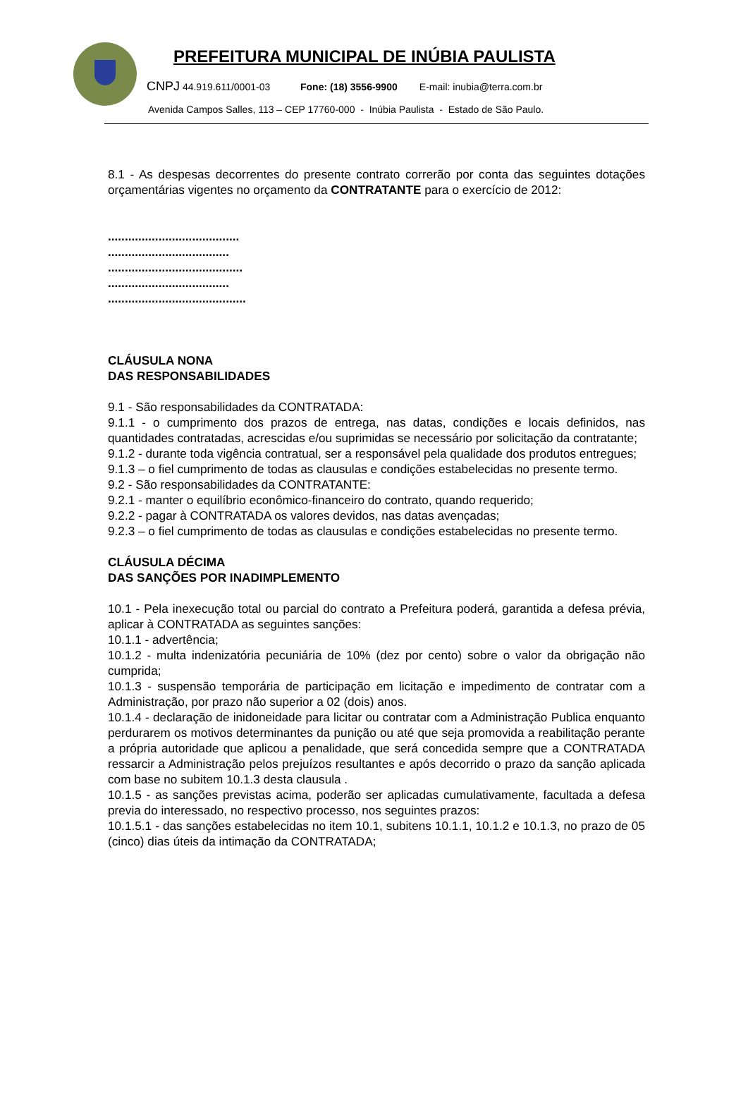PREFEITURA MUNICIPAL DE INÚBIA PAULISTA
CNPJ 44.919.611/0001-03 Fone: (18) 3556-9900 E-mail: inubia@terra.com.br
Avenida Campos Salles, 113 – CEP 17760-000 - Inúbia Paulista - Estado de São Paulo.
8.1 - As despesas decorrentes do presente contrato correrão por conta das seguintes dotações orçamentárias vigentes no orçamento da CONTRATANTE para o exercício de 2012:
.......................................
....................................
........................................
....................................
.........................................
CLÁUSULA NONA
DAS RESPONSABILIDADES
9.1 - São responsabilidades da CONTRATADA:
9.1.1 - o cumprimento dos prazos de entrega, nas datas, condições e locais definidos, nas quantidades contratadas, acrescidas e/ou suprimidas se necessário por solicitação da contratante;
9.1.2 - durante toda vigência contratual, ser a responsável pela qualidade dos produtos entregues;
9.1.3 – o fiel cumprimento de todas as clausulas e condições estabelecidas no presente termo.
9.2 - São responsabilidades da CONTRATANTE:
9.2.1 - manter o equilíbrio econômico-financeiro do contrato, quando requerido;
9.2.2 - pagar à CONTRATADA os valores devidos, nas datas avençadas;
9.2.3 – o fiel cumprimento de todas as clausulas e condições estabelecidas no presente termo.
CLÁUSULA DÉCIMA
DAS SANÇÕES POR INADIMPLEMENTO
10.1 - Pela inexecução total ou parcial do contrato a Prefeitura poderá, garantida a defesa prévia, aplicar à CONTRATADA as seguintes sanções:
10.1.1 - advertência;
10.1.2 - multa indenizatória pecuniária de 10% (dez por cento) sobre o valor da obrigação não cumprida;
10.1.3 - suspensão temporária de participação em licitação e impedimento de contratar com a Administração, por prazo não superior a 02 (dois) anos.
10.1.4 - declaração de inidoneidade para licitar ou contratar com a Administração Publica enquanto perdurarem os motivos determinantes da punição ou até que seja promovida a reabilitação perante a própria autoridade que aplicou a penalidade, que será concedida sempre que a CONTRATADA ressarcir a Administração pelos prejuízos resultantes e após decorrido o prazo da sanção aplicada com base no subitem 10.1.3 desta clausula .
10.1.5 - as sanções previstas acima, poderão ser aplicadas cumulativamente, facultada a defesa previa do interessado, no respectivo processo, nos seguintes prazos:
10.1.5.1 - das sanções estabelecidas no item 10.1, subitens 10.1.1, 10.1.2 e 10.1.3, no prazo de 05 (cinco) dias úteis da intimação da CONTRATADA;